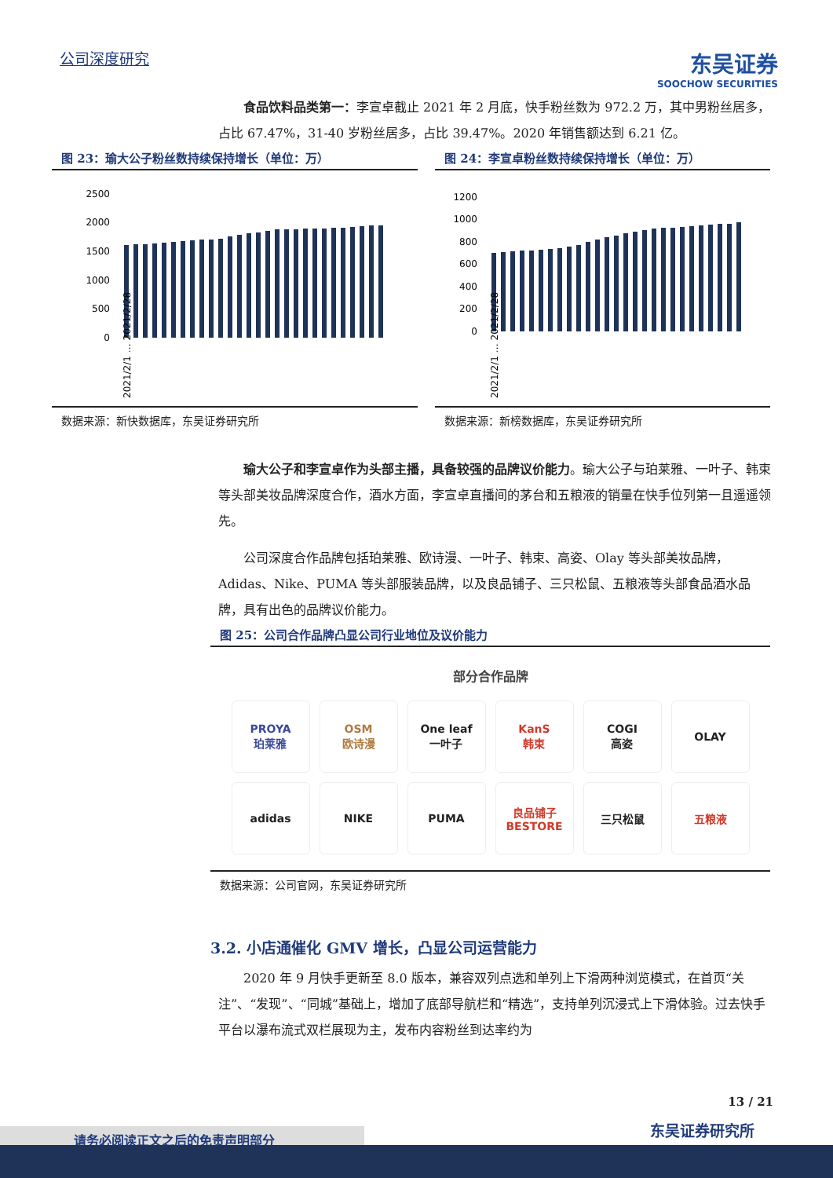公司深度研究
东吴证券
SOOCHOW SECURITIES
食品饮料品类第一：李宣卓截止 2021 年 2 月底，快手粉丝数为 972.2 万，其中男粉丝居多，占比 67.47%，31-40 岁粉丝居多，占比 39.47%。2020 年销售额达到 6.21 亿。
图 23：瑜大公子粉丝数持续保持增长（单位：万）
2500
2000
1500
1000
500
0
2021/2/1 … 2021/2/28
数据来源：新快数据库，东吴证券研究所
图 24：李宣卓粉丝数持续保持增长（单位：万）
1200
1000
800
600
400
200
0
2021/2/1 … 2021/2/28
数据来源：新榜数据库，东吴证券研究所
瑜大公子和李宣卓作为头部主播，具备较强的品牌议价能力。瑜大公子与珀莱雅、一叶子、韩束等头部美妆品牌深度合作，酒水方面，李宣卓直播间的茅台和五粮液的销量在快手位列第一且遥遥领先。
公司深度合作品牌包括珀莱雅、欧诗漫、一叶子、韩束、高姿、Olay 等头部美妆品牌，Adidas、Nike、PUMA 等头部服装品牌，以及良品铺子、三只松鼠、五粮液等头部食品酒水品牌，具有出色的品牌议价能力。
图 25：公司合作品牌凸显公司行业地位及议价能力
部分合作品牌
PROYA
珀莱雅
OSM
欧诗漫
One leaf
一叶子
KanS
韩束
COGI
高姿
OLAY
adidas
NIKE
PUMA
良品铺子
BESTORE
三只松鼠
五粮液
数据来源：公司官网，东吴证券研究所
3.2. 小店通催化 GMV 增长，凸显公司运营能力
2020 年 9 月快手更新至 8.0 版本，兼容双列点选和单列上下滑两种浏览模式，在首页“关注”、“发现”、“同城”基础上，增加了底部导航栏和“精选”，支持单列沉浸式上下滑体验。过去快手平台以瀑布流式双栏展现为主，发布内容粉丝到达率约为
13 / 21
东吴证券研究所
请务必阅读正文之后的免责声明部分